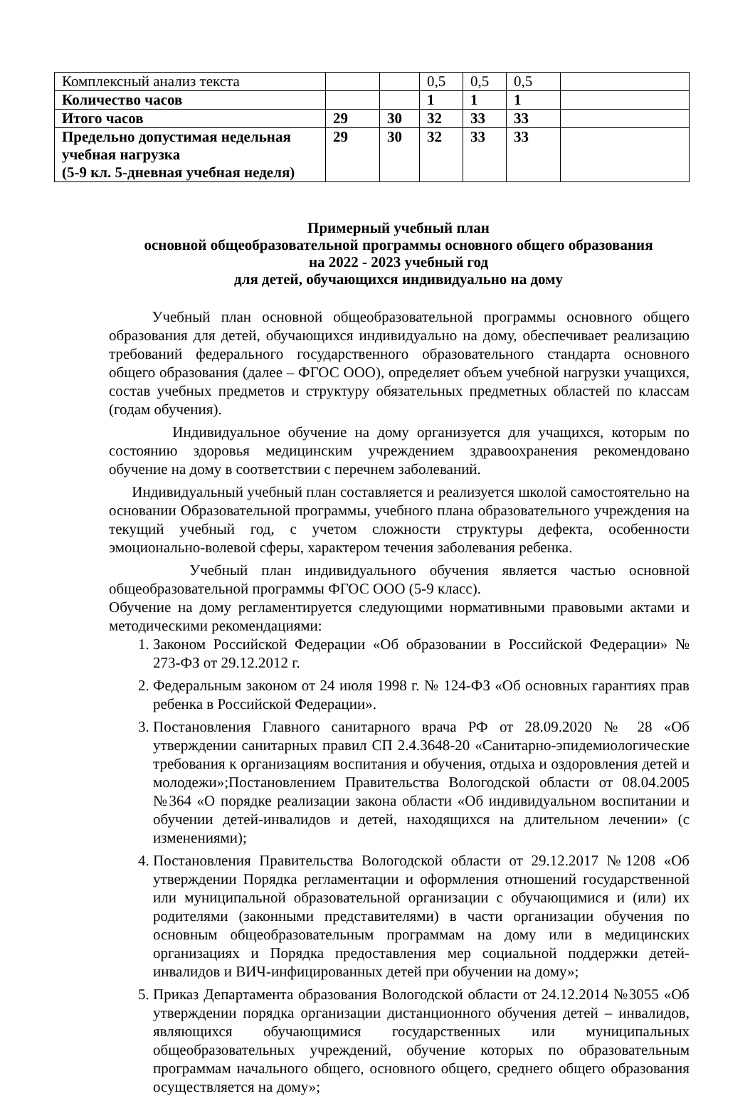| Комплексный анализ текста | | | 0,5 | 0,5 | 0,5 | |
| Количество часов | | | 1 | 1 | 1 | |
| Итого часов | 29 | 30 | 32 | 33 | 33 | |
| Предельно допустимая недельная учебная нагрузка (5-9 кл. 5-дневная учебная неделя) | 29 | 30 | 32 | 33 | 33 | |
Примерный учебный план
основной общеобразовательной программы основного общего образования
на 2022 - 2023 учебный год
для детей, обучающихся индивидуально на дому
Учебный план основной общеобразовательной программы основного общего образования для детей, обучающихся индивидуально на дому, обеспечивает реализацию требований федерального государственного образовательного стандарта основного общего образования (далее – ФГОС ООО), определяет объем учебной нагрузки учащихся, состав учебных предметов и структуру обязательных предметных областей по классам (годам обучения).
Индивидуальное обучение на дому организуется для учащихся, которым по состоянию здоровья медицинским учреждением здравоохранения рекомендовано обучение на дому в соответствии с перечнем заболеваний.
Индивидуальный учебный план составляется и реализуется школой самостоятельно на основании Образовательной программы, учебного плана образовательного учреждения на текущий учебный год, с учетом сложности структуры дефекта, особенности эмоционально-волевой сферы, характером течения заболевания ребенка.
Учебный план индивидуального обучения является частью основной общеобразовательной программы ФГОС ООО (5-9 класс).
Обучение на дому регламентируется следующими нормативными правовыми актами и методическими рекомендациями:
1. Законом Российской Федерации «Об образовании в Российской Федерации» № 273-ФЗ от 29.12.2012 г.
2. Федеральным законом от 24 июля 1998 г. № 124-ФЗ «Об основных гарантиях прав ребенка в Российской Федерации».
3. Постановления Главного санитарного врача РФ от 28.09.2020 № 28 «Об утверждении санитарных правил СП 2.4.3648-20 «Санитарно-эпидемиологические требования к организациям воспитания и обучения, отдыха и оздоровления детей и молодежи»;Постановлением Правительства Вологодской области от 08.04.2005 №364 «О порядке реализации закона области «Об индивидуальном воспитании и обучении детей-инвалидов и детей, находящихся на длительном лечении» (с изменениями);
4. Постановления Правительства Вологодской области от 29.12.2017 №1208 «Об утверждении Порядка регламентации и оформления отношений государственной или муниципальной образовательной организации с обучающимися и (или) их родителями (законными представителями) в части организации обучения по основным общеобразовательным программам на дому или в медицинских организациях и Порядка предоставления мер социальной поддержки детей-инвалидов и ВИЧ-инфицированных детей при обучении на дому»;
5. Приказ Департамента образования Вологодской области от 24.12.2014 №3055 «Об утверждении порядка организации дистанционного обучения детей – инвалидов, являющихся обучающимися государственных или муниципальных общеобразовательных учреждений, обучение которых по образовательным программам начального общего, основного общего, среднего общего образования осуществляется на дому»;